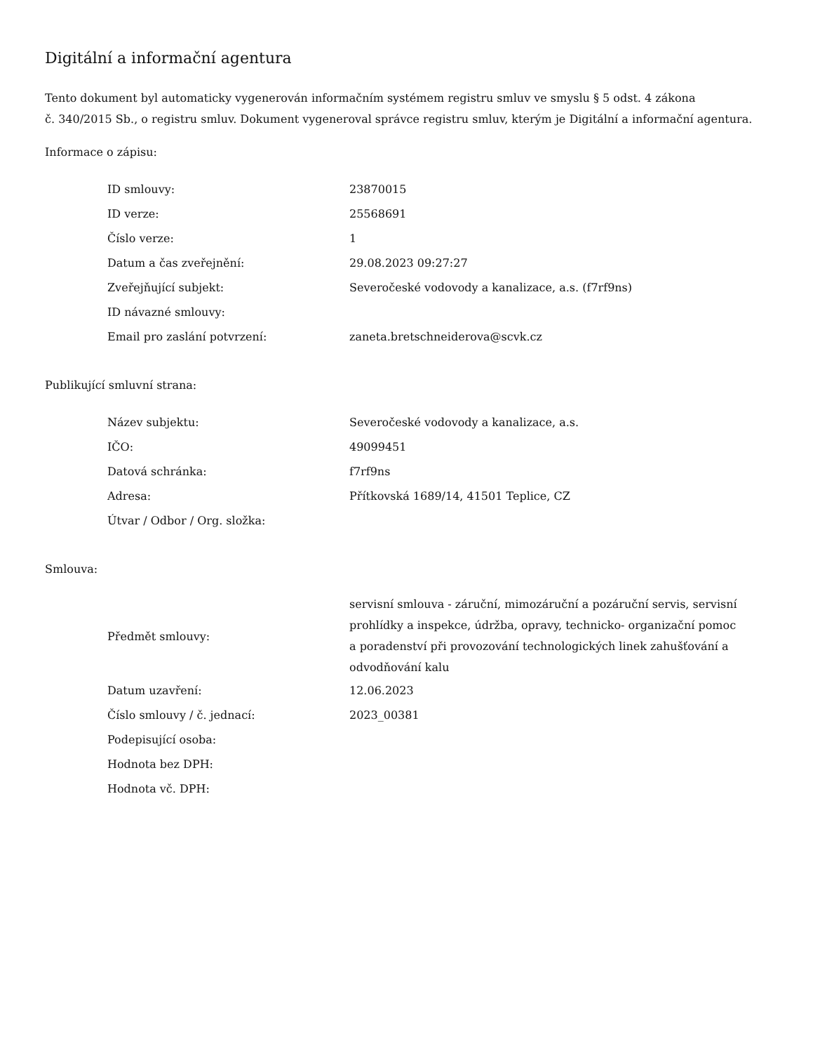Digitální a informační agentura
Tento dokument byl automaticky vygenerován informačním systémem registru smluv ve smyslu § 5 odst. 4 zákona
č. 340/2015 Sb., o registru smluv. Dokument vygeneroval správce registru smluv, kterým je Digitální a informační agentura.
Informace o zápisu:
| ID smlouvy: | 23870015 |
| ID verze: | 25568691 |
| Číslo verze: | 1 |
| Datum a čas zveřejnění: | 29.08.2023 09:27:27 |
| Zveřejňující subjekt: | Severočeské vodovody a kanalizace, a.s. (f7rf9ns) |
| ID návazné smlouvy: | |
| Email pro zaslání potvrzení: | zaneta.bretschneiderova@scvk.cz |
Publikující smluvní strana:
| Název subjektu: | Severočeské vodovody a kanalizace, a.s. |
| IČO: | 49099451 |
| Datová schránka: | f7rf9ns |
| Adresa: | Přítkovská 1689/14, 41501 Teplice, CZ |
| Útvar / Odbor / Org. složka: | |
Smlouva:
| Předmět smlouvy: | servisní smlouva - záruční, mimozáruční a pozáruční servis, servisní prohlídky a inspekce, údržba, opravy, technicko- organizační pomoc a poradenství při provozování technologických linek zahušťování a odvodňování kalu |
| Datum uzavření: | 12.06.2023 |
| Číslo smlouvy / č. jednací: | 2023_00381 |
| Podepisující osoba: | |
| Hodnota bez DPH: | |
| Hodnota vč. DPH: | |